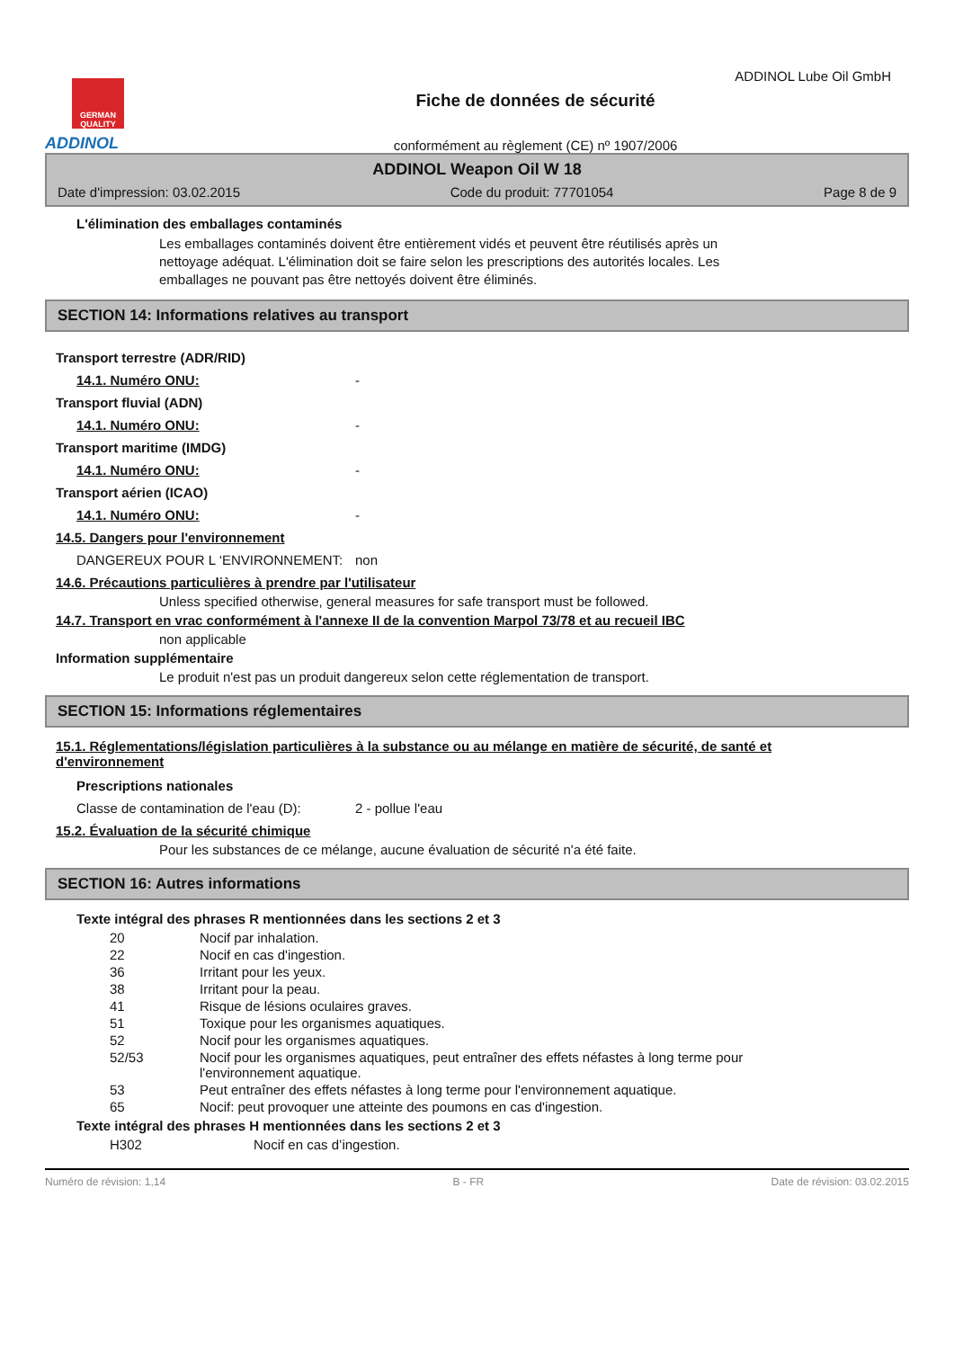ADDINOL Lube Oil GmbH
GERMAN QUALITY
ADDINOL
Fiche de données de sécurité
conformément au règlement (CE) nº 1907/2006
ADDINOL Weapon Oil W 18
Date d'impression: 03.02.2015 Code du produit: 77701054 Page 8 de 9
L'élimination des emballages contaminés
Les emballages contaminés doivent être entièrement vidés et peuvent être réutilisés après un nettoyage adéquat. L'élimination doit se faire selon les prescriptions des autorités locales. Les emballages ne pouvant pas être nettoyés doivent être éliminés.
SECTION 14: Informations relatives au transport
Transport terrestre (ADR/RID)
14.1. Numéro ONU: -
Transport fluvial (ADN)
14.1. Numéro ONU: -
Transport maritime (IMDG)
14.1. Numéro ONU: -
Transport aérien (ICAO)
14.1. Numéro ONU: -
14.5. Dangers pour l'environnement
DANGEREUX POUR L ‘ENVIRONNEMENT: non
14.6. Précautions particulières à prendre par l'utilisateur
Unless specified otherwise, general measures for safe transport must be followed.
14.7. Transport en vrac conformément à l'annexe II de la convention Marpol 73/78 et au recueil IBC
non applicable
Information supplémentaire
Le produit n'est pas un produit dangereux selon cette réglementation de transport.
SECTION 15: Informations réglementaires
15.1. Réglementations/législation particulières à la substance ou au mélange en matière de sécurité, de santé et d'environnement
Prescriptions nationales
Classe de contamination de l'eau (D): 2 - pollue l'eau
15.2. Évaluation de la sécurité chimique
Pour les substances de ce mélange, aucune évaluation de sécurité n'a été faite.
SECTION 16: Autres informations
Texte intégral des phrases R mentionnées dans les sections 2 et 3
20 Nocif par inhalation.
22 Nocif en cas d'ingestion.
36 Irritant pour les yeux.
38 Irritant pour la peau.
41 Risque de lésions oculaires graves.
51 Toxique pour les organismes aquatiques.
52 Nocif pour les organismes aquatiques.
52/53 Nocif pour les organismes aquatiques, peut entraîner des effets néfastes à long terme pour l'environnement aquatique.
53 Peut entraîner des effets néfastes à long terme pour l'environnement aquatique.
65 Nocif: peut provoquer une atteinte des poumons en cas d'ingestion.
Texte intégral des phrases H mentionnées dans les sections 2 et 3
H302 Nocif en cas d’ingestion.
Numéro de révision: 1,14 B - FR Date de révision: 03.02.2015